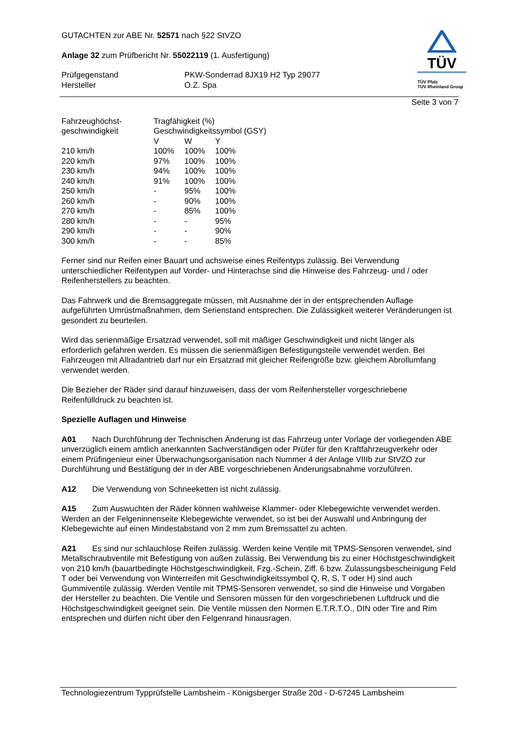GUTACHTEN zur ABE Nr. 52571 nach §22 StVZO
Anlage 32 zum Prüfbericht Nr. 55022119 (1. Ausfertigung)
| Prüfgegenstand Hersteller | PKW-Sonderrad 8JX19 H2 Typ 29077 O.Z. Spa |
TÜV
TÜV Pfalz
TÜV Rheinland Group
Seite 3 von 7
| Fahrzeughöchst- geschwindigkeit | Tragfähigkeit (%) Geschwindigkeitssymbol (GSY) | | |
| | V | W | Y |
| 210 km/h | 100% | 100% | 100% |
| 220 km/h | 97% | 100% | 100% |
| 230 km/h | 94% | 100% | 100% |
| 240 km/h | 91% | 100% | 100% |
| 250 km/h | - | 95% | 100% |
| 260 km/h | - | 90% | 100% |
| 270 km/h | - | 85% | 100% |
| 280 km/h | - | - | 95% |
| 290 km/h | - | - | 90% |
| 300 km/h | - | - | 85% |
Ferner sind nur Reifen einer Bauart und achsweise eines Reifentyps zulässig. Bei Verwendung unterschiedlicher Reifentypen auf Vorder- und Hinterachse sind die Hinweise des Fahrzeug- und / oder Reifenherstellers zu beachten.
Das Fahrwerk und die Bremsaggregate müssen, mit Ausnahme der in der entsprechenden Auflage aufgeführten Umrüstmaßnahmen, dem Serienstand entsprechen. Die Zulässigkeit weiterer Veränderungen ist gesondert zu beurteilen.
Wird das serienmäßige Ersatzrad verwendet, soll mit mäßiger Geschwindigkeit und nicht länger als erforderlich gefahren werden. Es müssen die serienmäßigen Befestigungsteile verwendet werden. Bei Fahrzeugen mit Allradantrieb darf nur ein Ersatzrad mit gleicher Reifengröße bzw. gleichem Abrollumfang verwendet werden.
Die Bezieher der Räder sind darauf hinzuweisen, dass der vom Reifenhersteller vorgeschriebene Reifenfülldruck zu beachten ist.
Spezielle Auflagen und Hinweise
A01 Nach Durchführung der Technischen Änderung ist das Fahrzeug unter Vorlage der vorliegenden ABE unverzüglich einem amtlich anerkannten Sachverständigen oder Prüfer für den Kraftfahrzeugverkehr oder einem Prüfingenieur einer Überwachungsorganisation nach Nummer 4 der Anlage VIIIb zur StVZO zur Durchführung und Bestätigung der in der ABE vorgeschriebenen Änderungsabnahme vorzuführen.
A12 Die Verwendung von Schneeketten ist nicht zulässig.
A15 Zum Auswuchten der Räder können wahlweise Klammer- oder Klebegewichte verwendet werden. Werden an der Felgeninnenseite Klebegewichte verwendet, so ist bei der Auswahl und Anbringung der Klebegewichte auf einen Mindestabstand von 2 mm zum Bremssattel zu achten.
A21 Es sind nur schlauchlose Reifen zulässig. Werden keine Ventile mit TPMS-Sensoren verwendet, sind Metallschraubventile mit Befestigung von außen zulässig. Bei Verwendung bis zu einer Höchstgeschwindigkeit von 210 km/h (bauartbedingte Höchstgeschwindigkeit, Fzg.-Schein, Ziff. 6 bzw. Zulassungsbescheinigung Feld T oder bei Verwendung von Winterreifen mit Geschwindigkeitssymbol Q, R, S, T oder H) sind auch Gummiventile zulässig. Werden Ventile mit TPMS-Sensoren verwendet, so sind die Hinweise und Vorgaben der Hersteller zu beachten. Die Ventile und Sensoren müssen für den vorgeschriebenen Luftdruck und die Höchstgeschwindigkeit geeignet sein. Die Ventile müssen den Normen E.T.R.T.O., DIN oder Tire and Rim entsprechen und dürfen nicht über den Felgenrand hinausragen.
Technologiezentrum Typprüfstelle Lambsheim - Königsberger Straße 20d - D-67245 Lambsheim